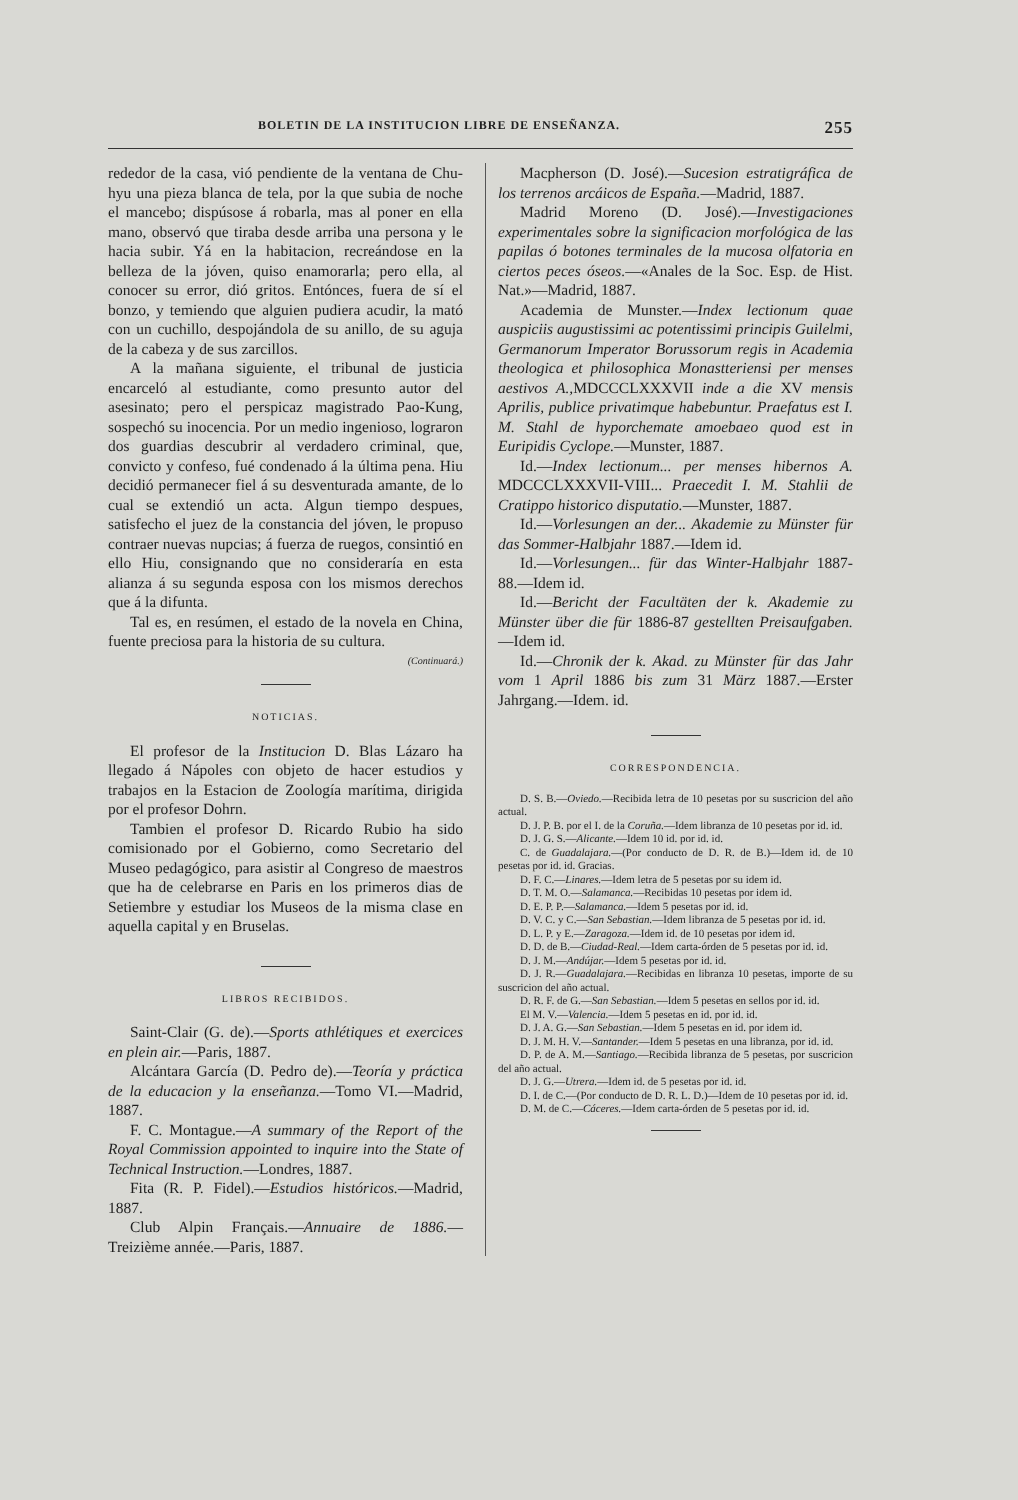BOLETIN DE LA INSTITUCION LIBRE DE ENSEÑANZA. 255
rededor de la casa, vió pendiente de la ventana de Chu-hyu una pieza blanca de tela, por la que subia de noche el mancebo; dispúsose á robarla, mas al poner en ella mano, observó que tiraba desde arriba una persona y le hacia subir. Yá en la habitacion, recreándose en la belleza de la jóven, quiso enamorarla; pero ella, al conocer su error, dió gritos. Entónces, fuera de sí el bonzo, y temiendo que alguien pudiera acudir, la mató con un cuchillo, despojándola de su anillo, de su aguja de la cabeza y de sus zarcillos.
A la mañana siguiente, el tribunal de justicia encarceló al estudiante, como presunto autor del asesinato; pero el perspicaz magistrado Pao-Kung, sospechó su inocencia. Por un medio ingenioso, lograron dos guardias descubrir al verdadero criminal, que, convicto y confeso, fué condenado á la última pena. Hiu decidió permanecer fiel á su desventurada amante, de lo cual se extendió un acta. Algun tiempo despues, satisfecho el juez de la constancia del jóven, le propuso contraer nuevas nupcias; á fuerza de ruegos, consintió en ello Hiu, consignando que no consideraría en esta alianza á su segunda esposa con los mismos derechos que á la difunta.
Tal es, en resúmen, el estado de la novela en China, fuente preciosa para la historia de su cultura.
(Continuará.)
NOTICIAS.
El profesor de la Institucion D. Blas Lázaro ha llegado á Nápoles con objeto de hacer estudios y trabajos en la Estacion de Zoología marítima, dirigida por el profesor Dohrn.
Tambien el profesor D. Ricardo Rubio ha sido comisionado por el Gobierno, como Secretario del Museo pedagógico, para asistir al Congreso de maestros que ha de celebrarse en Paris en los primeros dias de Setiembre y estudiar los Museos de la misma clase en aquella capital y en Bruselas.
LIBROS RECIBIDOS.
Saint-Clair (G. de).—Sports athlétiques et exercices en plein air.—Paris, 1887.
Alcántara García (D. Pedro de).—Teoría y práctica de la educacion y la enseñanza.—Tomo VI.—Madrid, 1887.
F. C. Montague.—A summary of the Report of the Royal Commission appointed to inquire into the State of Technical Instruction.—Londres, 1887.
Fita (R. P. Fidel).—Estudios históricos.—Madrid, 1887.
Club Alpin Français.—Annuaire de 1886.—Treizième année.—Paris, 1887.
Macpherson (D. José).—Sucesion estratigráfica de los terrenos arcáicos de España.—Madrid, 1887.
Madrid Moreno (D. José).—Investigaciones experimentales sobre la significacion morfológica de las papilas ó botones terminales de la mucosa olfatoria en ciertos peces óseos.—«Anales de la Soc. Esp. de Hist. Nat.»—Madrid, 1887.
Academia de Munster.—Index lectionum quae auspiciis augustissimi ac potentissimi principis Guilelmi, Germanorum Imperator Borussorum regis in Academia theologica et philosophica Monastteriensi per menses aestivos A., MDCCCLXXXVII inde a die XV mensis Aprilis, publice privatimque habebuntur. Praefatus est I. M. Stahl de hyporchemate amoebaeo quod est in Euripidis Cyclope.—Munster, 1887.
Id.—Index lectionum... per menses hibernos A. MDCCCLXXXVII-VIII... Praecedit I. M. Stahlii de Cratippo historico disputatio.—Munster, 1887.
Id.—Vorlesungen an der... Akademie zu Münster für das Sommer-Halbjahr 1887.—Idem id.
Id.—Vorlesungen... für das Winter-Halbjahr 1887-88.—Idem id.
Id.—Bericht der Facultäten der k. Akademie zu Münster über die für 1886-87 gestellten Preisaufgaben.—Idem id.
Id.—Chronik der k. Akad. zu Münster für das Jahr vom 1 April 1886 bis zum 31 März 1887.—Erster Jahrgang.—Idem. id.
CORRESPONDENCIA.
D. S. B.—Oviedo.—Recibida letra de 10 pesetas por su suscricion del año actual.
D. J. P. B. por el I. de la Coruña.—Idem libranza de 10 pesetas por id. id.
D. J. G. S.—Alicante.—Idem 10 id. por id. id.
C. de Guadalajara.—(Por conducto de D. R. de B.)—Idem id. de 10 pesetas por id. id. Gracias.
D. F. C.—Linares.—Idem letra de 5 pesetas por su idem id.
D. T. M. O.—Salamanca.—Recibidas 10 pesetas por idem id.
D. E. P. P.—Salamanca.—Idem 5 pesetas por id. id.
D. V. C. y C.—San Sebastian.—Idem libranza de 5 pesetas por id. id.
D. L. P. y E.—Zaragoza.—Idem id. de 10 pesetas por idem id.
D. D. de B.—Ciudad-Real.—Idem carta-órden de 5 pesetas por id. id.
D. J. M.—Andújar.—Idem 5 pesetas por id. id.
D. J. R.—Guadalajara.—Recibidas en libranza 10 pesetas, importe de su suscricion del año actual.
D. R. F. de G.—San Sebastian.—Idem 5 pesetas en sellos por id. id.
El M. V.—Valencia.—Idem 5 pesetas en id. por id. id.
D. J. A. G.—San Sebastian.—Idem 5 pesetas en id. por idem id.
D. J. M. H. V.—Santander.—Idem 5 pesetas en una libranza, por id. id.
D. P. de A. M.—Santiago.—Recibida libranza de 5 pesetas, por suscricion del año actual.
D. J. G.—Utrera.—Idem id. de 5 pesetas por id. id.
D. I. de C.—(Por conducto de D. R. L. D.)—Idem de 10 pesetas por id. id.
D. M. de C.—Cáceres.—Idem carta-órden de 5 pesetas por id. id.